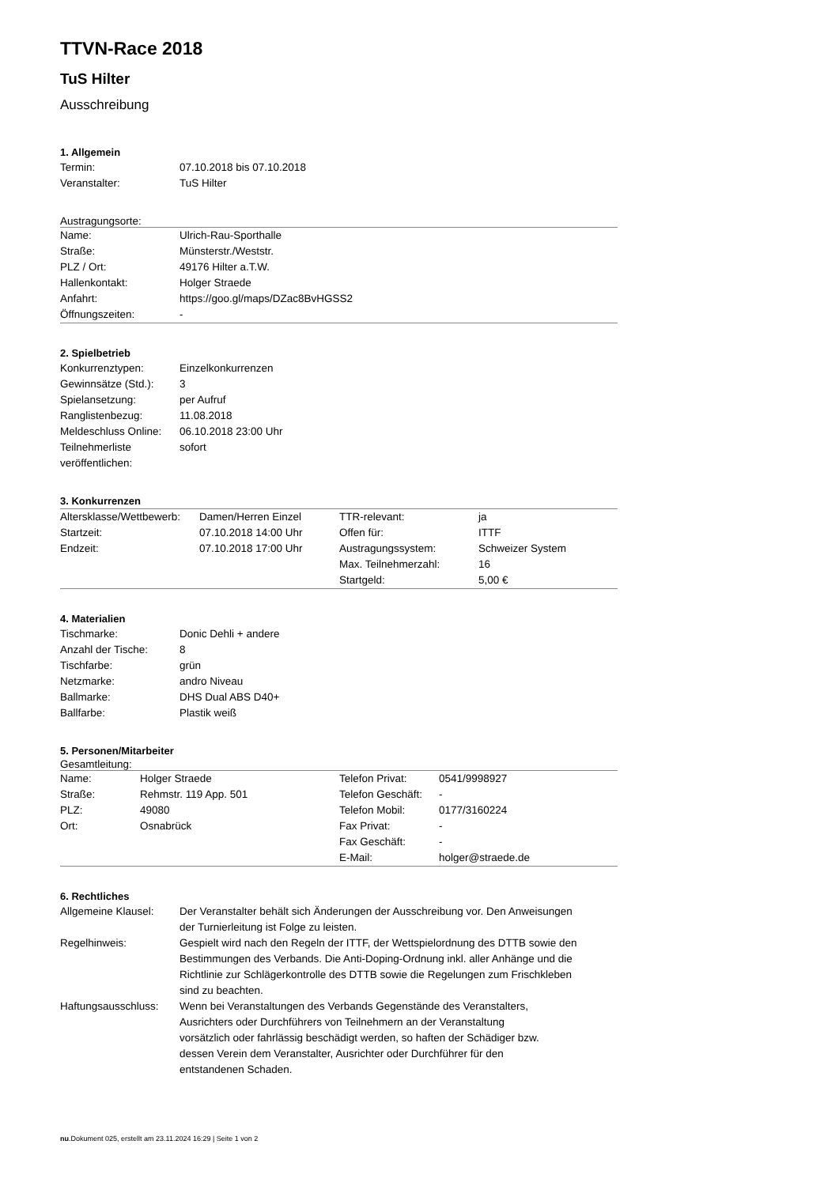TTVN-Race 2018
TuS Hilter
Ausschreibung
1. Allgemein
| Termin: | 07.10.2018 bis 07.10.2018 |
| Veranstalter: | TuS Hilter |
Austragungsorte:
| Name: | Ulrich-Rau-Sporthalle |
| Straße: | Münsterstr./Weststr. |
| PLZ / Ort: | 49176 Hilter a.T.W. |
| Hallenkontakt: | Holger Straede |
| Anfahrt: | https://goo.gl/maps/DZac8BvHGSS2 |
| Öffnungszeiten: | - |
2. Spielbetrieb
| Konkurrenztypen: | Einzelkonkurrenzen |
| Gewinnsätze (Std.): | 3 |
| Spielansetzung: | per Aufruf |
| Ranglistenbezug: | 11.08.2018 |
| Meldeschluss Online: | 06.10.2018 23:00 Uhr |
| Teilnehmerliste veröffentlichen: | sofort |
3. Konkurrenzen
| Altersklasse/Wettbewerb: | Damen/Herren Einzel | TTR-relevant: | ja |
| Startzeit: | 07.10.2018 14:00 Uhr | Offen für: | ITTF |
| Endzeit: | 07.10.2018 17:00 Uhr | Austragungssystem: | Schweizer System |
| | | Max. Teilnehmerzahl: | 16 |
| | | Startgeld: | 5,00 € |
4. Materialien
| Tischmarke: | Donic Dehli + andere |
| Anzahl der Tische: | 8 |
| Tischfarbe: | grün |
| Netzmarke: | andro Niveau |
| Ballmarke: | DHS Dual ABS D40+ |
| Ballfarbe: | Plastik weiß |
5. Personen/Mitarbeiter
Gesamtleitung:
| Name: | Holger Straede | Telefon Privat: | 0541/9998927 |
| Straße: | Rehmstr. 119 App. 501 | Telefon Geschäft: | - |
| PLZ: | 49080 | Telefon Mobil: | 0177/3160224 |
| Ort: | Osnabrück | Fax Privat: | - |
| | | Fax Geschäft: | - |
| | | E-Mail: | holger@straede.de |
6. Rechtliches
| Allgemeine Klausel: | Der Veranstalter behält sich Änderungen der Ausschreibung vor. Den Anweisungen der Turnierleitung ist Folge zu leisten. |
| Regelhinweis: | Gespielt wird nach den Regeln der ITTF, der Wettspielordnung des DTTB sowie den Bestimmungen des Verbands. Die Anti-Doping-Ordnung inkl. aller Anhänge und die Richtlinie zur Schlägerkontrolle des DTTB sowie die Regelungen zum Frischkleben sind zu beachten. |
| Haftungsausschluss: | Wenn bei Veranstaltungen des Verbands Gegenstände des Veranstalters, Ausrichters oder Durchführers von Teilnehmern an der Veranstaltung vorsätzlich oder fahrlässig beschädigt werden, so haften der Schädiger bzw. dessen Verein dem Veranstalter, Ausrichter oder Durchführer für den entstandenen Schaden. |
nu.Dokument 025, erstellt am 23.11.2024 16:29 | Seite 1 von 2